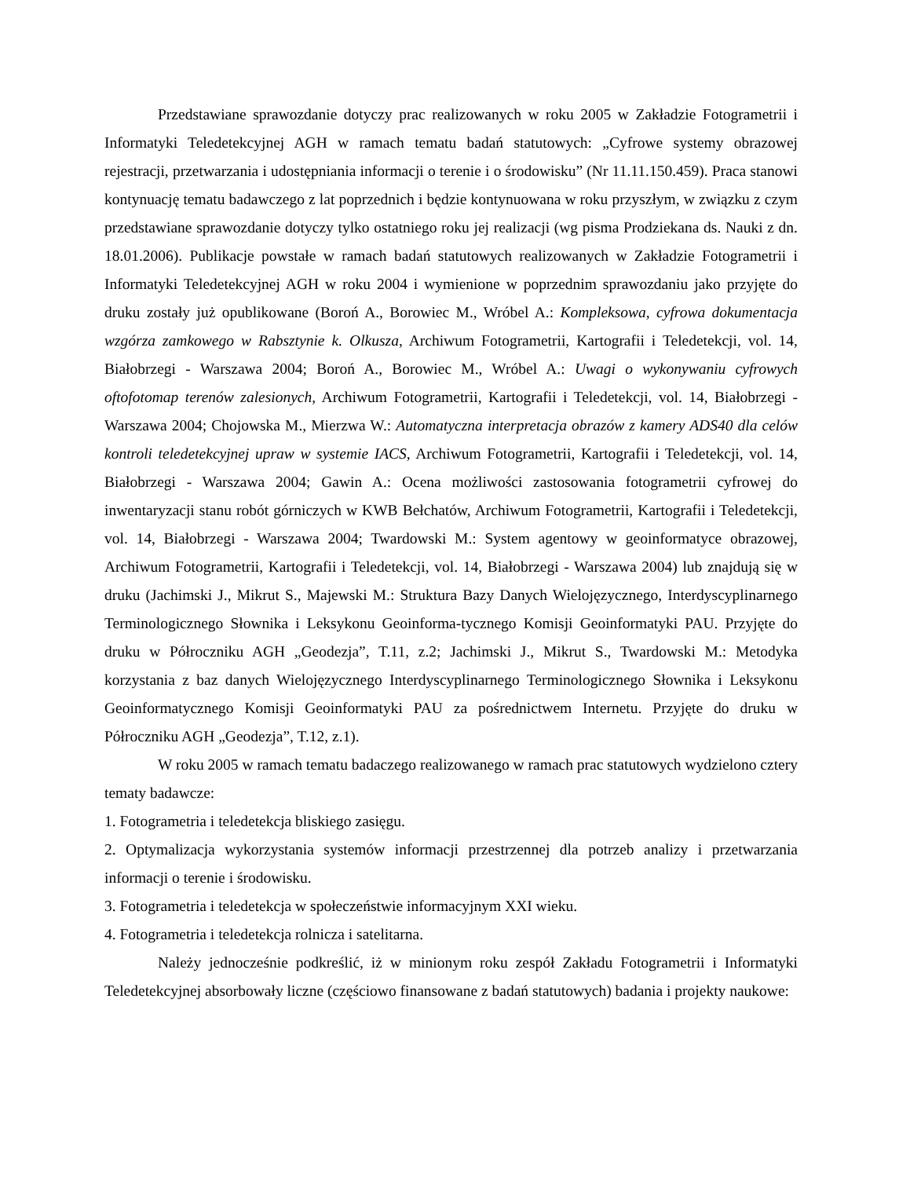Przedstawiane sprawozdanie dotyczy prac realizowanych w roku 2005 w Zakładzie Fotogrametrii i Informatyki Teledetekcyjnej AGH w ramach tematu badań statutowych: „Cyfrowe systemy obrazowej rejestracji, przetwarzania i udostępniania informacji o terenie i o środowisku” (Nr 11.11.150.459). Praca stanowi kontynuację tematu badawczego z lat poprzednich i będzie kontynuowana w roku przyszłym, w związku z czym przedstawiane sprawozdanie dotyczy tylko ostatniego roku jej realizacji (wg pisma Prodziekana ds. Nauki z dn. 18.01.2006). Publikacje powstałe w ramach badań statutowych realizowanych w Zakładzie Fotogrametrii i Informatyki Teledetekcyjnej AGH w roku 2004 i wymienione w poprzednim sprawozdaniu jako przyjęte do druku zostały już opublikowane (Boroń A., Borowiec M., Wróbel A.: Kompleksowa, cyfrowa dokumentacja wzgórza zamkowego w Rabsztynie k. Olkusza, Archiwum Fotogrametrii, Kartografii i Teledetekcji, vol. 14, Białobrzegi - Warszawa 2004; Boroń A., Borowiec M., Wróbel A.: Uwagi o wykonywaniu cyfrowych oftofotomap terenów zalesionych, Archiwum Fotogrametrii, Kartografii i Teledetekcji, vol. 14, Białobrzegi - Warszawa 2004; Chojowska M., Mierzwa W.: Automatyczna interpretacja obrazów z kamery ADS40 dla celów kontroli teledetekcyjnej upraw w systemie IACS, Archiwum Fotogrametrii, Kartografii i Teledetekcji, vol. 14, Białobrzegi - Warszawa 2004; Gawin A.: Ocena możliwości zastosowania fotogrametrii cyfrowej do inwentaryzacji stanu robót górniczych w KWB Bełchatów, Archiwum Fotogrametrii, Kartografii i Teledetekcji, vol. 14, Białobrzegi - Warszawa 2004; Twardowski M.: System agentowy w geoinformatyce obrazowej, Archiwum Fotogrametrii, Kartografii i Teledetekcji, vol. 14, Białobrzegi - Warszawa 2004) lub znajdują się w druku (Jachimski J., Mikrut S., Majewski M.: Struktura Bazy Danych Wielojęzycznego, Interdyscyplinarnego Terminologicznego Słownika i Leksykonu Geoinforma-tycznego Komisji Geoinformatyki PAU. Przyjęte do druku w Półroczniku AGH „Geodezja”, T.11, z.2; Jachimski J., Mikrut S., Twardowski M.: Metodyka korzystania z baz danych Wielojęzycznego Interdyscyplinarnego Terminologicznego Słownika i Leksykonu Geoinformatycznego Komisji Geoinformatyki PAU za pośrednictwem Internetu. Przyjęte do druku w Półroczniku AGH „Geodezja”, T.12, z.1).
W roku 2005 w ramach tematu badaczego realizowanego w ramach prac statutowych wydzielono cztery tematy badawcze:
1. Fotogrametria i teledetekcja bliskiego zasięgu.
2. Optymalizacja wykorzystania systemów informacji przestrzennej dla potrzeb analizy i przetwarzania informacji o terenie i środowisku.
3. Fotogrametria i teledetekcja w społeczeństwie informacyjnym XXI wieku.
4. Fotogrametria i teledetekcja rolnicza i satelitarna.
Należy jednocześnie podkreślić, iż w minionym roku zespół Zakładu Fotogrametrii i Informatyki Teledetekcyjnej absorbowały liczne (częściowo finansowane z badań statutowych) badania i projekty naukowe: